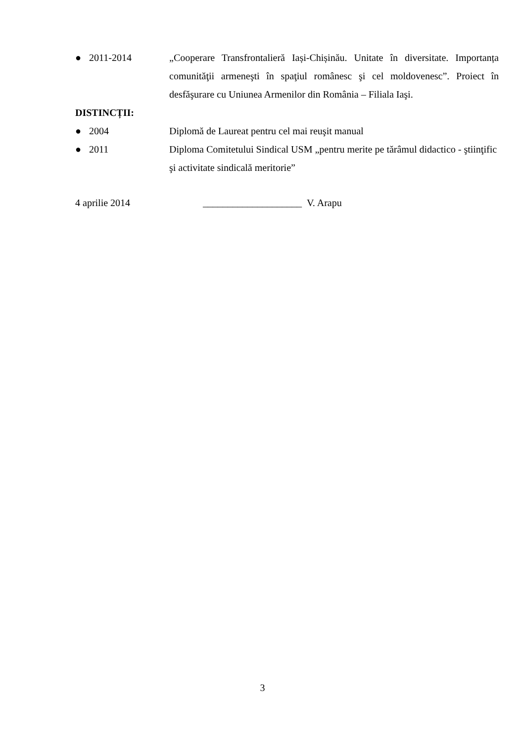● 2011-2014 „Cooperare Transfrontalieră Iași-Chișinău. Unitate în diversitate. Importanța comunităţii armeneşti în spaţiul românesc şi cel moldovenesc”. Proiect în desfăşurare cu Uniunea Armenilor din România – Filiala Iaşi.
DISTINCȚII:
● 2004 Diplomă de Laureat pentru cel mai reuşit manual
● 2011 Diploma Comitetului Sindical USM „pentru merite pe tărâmul didactico - ştiinţific şi activitate sindicală meritorie”
4 aprilie 2014 ____________________ V. Arapu
3